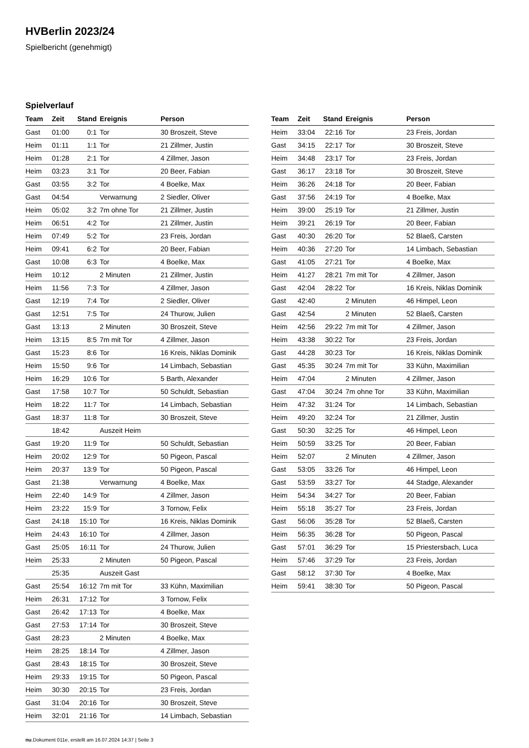HVBerlin 2023/24
Spielbericht (genehmigt)
Spielverlauf
| Team | Zeit | Stand | Ereignis | Person |
| --- | --- | --- | --- | --- |
| Gast | 01:00 | 0:1 | Tor | 30 Broszeit, Steve |
| Heim | 01:11 | 1:1 | Tor | 21 Zillmer, Justin |
| Heim | 01:28 | 2:1 | Tor | 4 Zillmer, Jason |
| Heim | 03:23 | 3:1 | Tor | 20 Beer, Fabian |
| Gast | 03:55 | 3:2 | Tor | 4 Boelke, Max |
| Gast | 04:54 | | Verwarnung | 2 Siedler, Oliver |
| Heim | 05:02 | 3:2 | 7m ohne Tor | 21 Zillmer, Justin |
| Heim | 06:51 | 4:2 | Tor | 21 Zillmer, Justin |
| Heim | 07:49 | 5:2 | Tor | 23 Freis, Jordan |
| Heim | 09:41 | 6:2 | Tor | 20 Beer, Fabian |
| Gast | 10:08 | 6:3 | Tor | 4 Boelke, Max |
| Heim | 10:12 | | 2 Minuten | 21 Zillmer, Justin |
| Heim | 11:56 | 7:3 | Tor | 4 Zillmer, Jason |
| Gast | 12:19 | 7:4 | Tor | 2 Siedler, Oliver |
| Gast | 12:51 | 7:5 | Tor | 24 Thurow, Julien |
| Gast | 13:13 | | 2 Minuten | 30 Broszeit, Steve |
| Heim | 13:15 | 8:5 | 7m mit Tor | 4 Zillmer, Jason |
| Gast | 15:23 | 8:6 | Tor | 16 Kreis, Niklas Dominik |
| Heim | 15:50 | 9:6 | Tor | 14 Limbach, Sebastian |
| Heim | 16:29 | 10:6 | Tor | 5 Barth, Alexander |
| Gast | 17:58 | 10:7 | Tor | 50 Schuldt, Sebastian |
| Heim | 18:22 | 11:7 | Tor | 14 Limbach, Sebastian |
| Gast | 18:37 | 11:8 | Tor | 30 Broszeit, Steve |
| | 18:42 | | Auszeit Heim | |
| Gast | 19:20 | 11:9 | Tor | 50 Schuldt, Sebastian |
| Heim | 20:02 | 12:9 | Tor | 50 Pigeon, Pascal |
| Heim | 20:37 | 13:9 | Tor | 50 Pigeon, Pascal |
| Gast | 21:38 | | Verwarnung | 4 Boelke, Max |
| Heim | 22:40 | 14:9 | Tor | 4 Zillmer, Jason |
| Heim | 23:22 | 15:9 | Tor | 3 Tornow, Felix |
| Gast | 24:18 | 15:10 | Tor | 16 Kreis, Niklas Dominik |
| Heim | 24:43 | 16:10 | Tor | 4 Zillmer, Jason |
| Gast | 25:05 | 16:11 | Tor | 24 Thurow, Julien |
| Heim | 25:33 | | 2 Minuten | 50 Pigeon, Pascal |
| | 25:35 | | Auszeit Gast | |
| Gast | 25:54 | 16:12 | 7m mit Tor | 33 Kühn, Maximilian |
| Heim | 26:31 | 17:12 | Tor | 3 Tornow, Felix |
| Gast | 26:42 | 17:13 | Tor | 4 Boelke, Max |
| Gast | 27:53 | 17:14 | Tor | 30 Broszeit, Steve |
| Gast | 28:23 | | 2 Minuten | 4 Boelke, Max |
| Heim | 28:25 | 18:14 | Tor | 4 Zillmer, Jason |
| Gast | 28:43 | 18:15 | Tor | 30 Broszeit, Steve |
| Heim | 29:33 | 19:15 | Tor | 50 Pigeon, Pascal |
| Heim | 30:30 | 20:15 | Tor | 23 Freis, Jordan |
| Gast | 31:04 | 20:16 | Tor | 30 Broszeit, Steve |
| Heim | 32:01 | 21:16 | Tor | 14 Limbach, Sebastian |
| Team | Zeit | Stand | Ereignis | Person |
| --- | --- | --- | --- | --- |
| Heim | 33:04 | 22:16 | Tor | 23 Freis, Jordan |
| Gast | 34:15 | 22:17 | Tor | 30 Broszeit, Steve |
| Heim | 34:48 | 23:17 | Tor | 23 Freis, Jordan |
| Gast | 36:17 | 23:18 | Tor | 30 Broszeit, Steve |
| Heim | 36:26 | 24:18 | Tor | 20 Beer, Fabian |
| Gast | 37:56 | 24:19 | Tor | 4 Boelke, Max |
| Heim | 39:00 | 25:19 | Tor | 21 Zillmer, Justin |
| Heim | 39:21 | 26:19 | Tor | 20 Beer, Fabian |
| Gast | 40:30 | 26:20 | Tor | 52 Blaeß, Carsten |
| Heim | 40:36 | 27:20 | Tor | 14 Limbach, Sebastian |
| Gast | 41:05 | 27:21 | Tor | 4 Boelke, Max |
| Heim | 41:27 | 28:21 | 7m mit Tor | 4 Zillmer, Jason |
| Gast | 42:04 | 28:22 | Tor | 16 Kreis, Niklas Dominik |
| Gast | 42:40 | | 2 Minuten | 46 Himpel, Leon |
| Gast | 42:54 | | 2 Minuten | 52 Blaeß, Carsten |
| Heim | 42:56 | 29:22 | 7m mit Tor | 4 Zillmer, Jason |
| Heim | 43:38 | 30:22 | Tor | 23 Freis, Jordan |
| Gast | 44:28 | 30:23 | Tor | 16 Kreis, Niklas Dominik |
| Gast | 45:35 | 30:24 | 7m mit Tor | 33 Kühn, Maximilian |
| Heim | 47:04 | | 2 Minuten | 4 Zillmer, Jason |
| Gast | 47:04 | 30:24 | 7m ohne Tor | 33 Kühn, Maximilian |
| Heim | 47:32 | 31:24 | Tor | 14 Limbach, Sebastian |
| Heim | 49:20 | 32:24 | Tor | 21 Zillmer, Justin |
| Gast | 50:30 | 32:25 | Tor | 46 Himpel, Leon |
| Heim | 50:59 | 33:25 | Tor | 20 Beer, Fabian |
| Heim | 52:07 | | 2 Minuten | 4 Zillmer, Jason |
| Gast | 53:05 | 33:26 | Tor | 46 Himpel, Leon |
| Gast | 53:59 | 33:27 | Tor | 44 Stadge, Alexander |
| Heim | 54:34 | 34:27 | Tor | 20 Beer, Fabian |
| Heim | 55:18 | 35:27 | Tor | 23 Freis, Jordan |
| Gast | 56:06 | 35:28 | Tor | 52 Blaeß, Carsten |
| Heim | 56:35 | 36:28 | Tor | 50 Pigeon, Pascal |
| Gast | 57:01 | 36:29 | Tor | 15 Priestersbach, Luca |
| Heim | 57:46 | 37:29 | Tor | 23 Freis, Jordan |
| Gast | 58:12 | 37:30 | Tor | 4 Boelke, Max |
| Heim | 59:41 | 38:30 | Tor | 50 Pigeon, Pascal |
nu.Dokument 011e, erstellt am 16.07.2024 14:37 | Seite 3